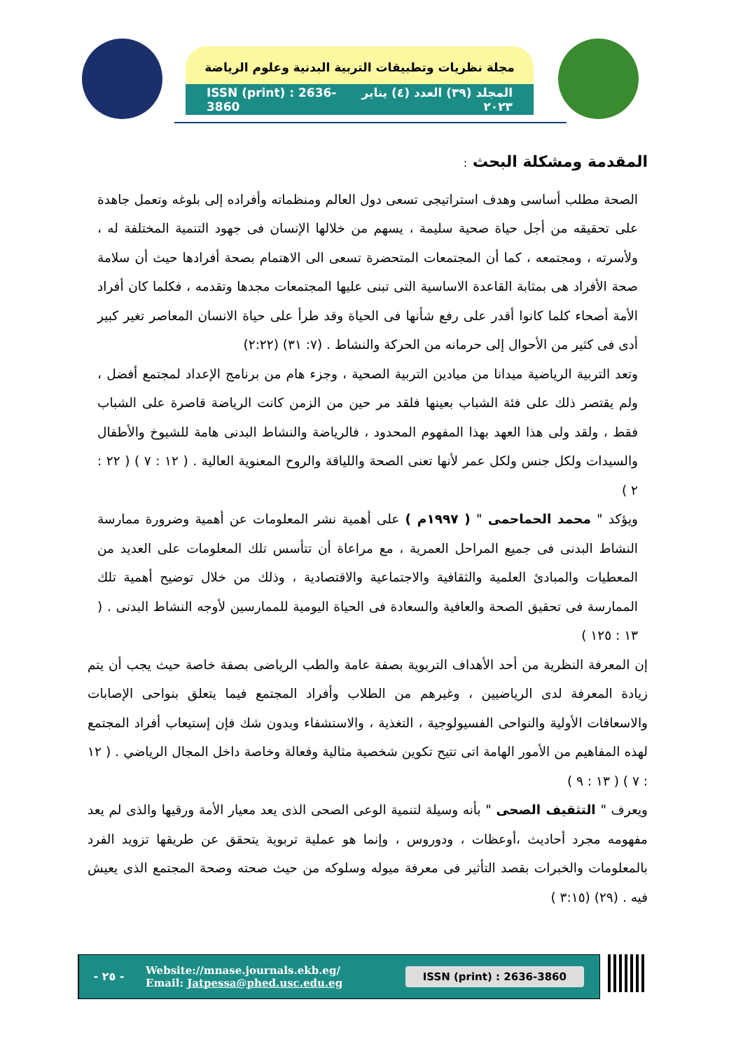مجلة نظريات وتطبيقات التربية البدنية وعلوم الرياضة
ISSN (print) : 2636-3860 المجلد (٣٩) العدد (٤) يناير ٢٠٢٣
المقدمة ومشكلة البحث :
الصحة مطلب أساسى وهدف استراتيجى تسعى دول العالم ومنظماته وأفراده إلى بلوغه وتعمل جاهدة على تحقيقه من أجل حياة صحية سليمة ، يسهم من خلالها الإنسان فى جهود التنمية المختلفة له ، ولأسرته ، ومجتمعه ، كما أن المجتمعات المتحضرة تسعى الى الاهتمام بصحة أفرادها حيث أن سلامة صحة الأفراد هى بمثابة القاعدة الاساسية التى تبنى عليها المجتمعات مجدها وتقدمه ، فكلما كان أفراد الأمة أصحاء كلما كانوا أقدر على رفع شأنها فى الحياة وقد طرأ على حياة الانسان المعاصر تغير كبير أدى فى كثير من الأحوال إلى حرمانه من الحركة والنشاط . (٧: ٣١) (٢:٢٢)
وتعد التربية الرياضية ميدانا من ميادين التربية الصحية ، وجزء هام من برنامج الإعداد لمجتمع أفضل ، ولم يقتصر ذلك على فئة الشباب بعينها فلقد مر حين من الزمن كانت الرياضة قاصرة على الشباب فقط ، ولقد ولى هذا العهد بهذا المفهوم المحدود ، فالرياضة والنشاط البدنى هامة للشيوخ والأطفال والسيدات ولكل جنس ولكل عمر لأنها تعنى الصحة واللياقة والروح المعنوية العالية . ( ١٢ : ٧ ) ( ٢٢ : ٢ )
ويؤكد " محمد الحماحمى " ( ١٩٩٧م ) على أهمية نشر المعلومات عن أهمية وضرورة ممارسة النشاط البدنى فى جميع المراحل العمرية ، مع مراعاة أن تتأسس تلك المعلومات على العديد من المعطيات والمبادئ العلمية والثقافية والاجتماعية والاقتصادية ، وذلك من خلال توضيح أهمية تلك الممارسة فى تحقيق الصحة والعافية والسعادة فى الحياة اليومية للممارسين لأوجه النشاط البدنى . ( ١٣ : ١٢٥ )
إن المعرفة النظرية من أحد الأهداف التربوية بصفة عامة والطب الرياضى بصفة خاصة حيث يجب أن يتم زيادة المعرفة لدى الرياضيين ، وغيرهم من الطلاب وأفراد المجتمع فيما يتعلق بنواحى الإصابات والاسعافات الأولية والنواحى الفسيولوجية ، التغذية ، والاستشفاء وبدون شك فإن إستيعاب أفراد المجتمع لهذه المفاهيم من الأمور الهامة اتى تتيح تكوين شخصية مثالية وفعالة وخاصة داخل المجال الرياضي . ( ١٢ : ٧ ) ( ١٣ : ٩ )
ويعرف " التثقيف الصحى " بأنه وسيلة لتنمية الوعى الصحى الذى يعد معيار الأمة ورقيها والذى لم يعد مفهومه مجرد أحاديث ،أوعظات ، ودوروس ، وإنما هو عملية تربوية يتحقق عن طريقها تزويد الفرد بالمعلومات والخبرات بقصد التأثير فى معرفة ميوله وسلوكه من حيث صحته وصحة المجتمع الذى يعيش فيه . (٢٩) (٣:١٥ )
- ٢٥ -
Website://mnase.journals.ekb.eg/
Email: Jatpessa@phed.usc.edu.eg
ISSN (print) : 2636-3860